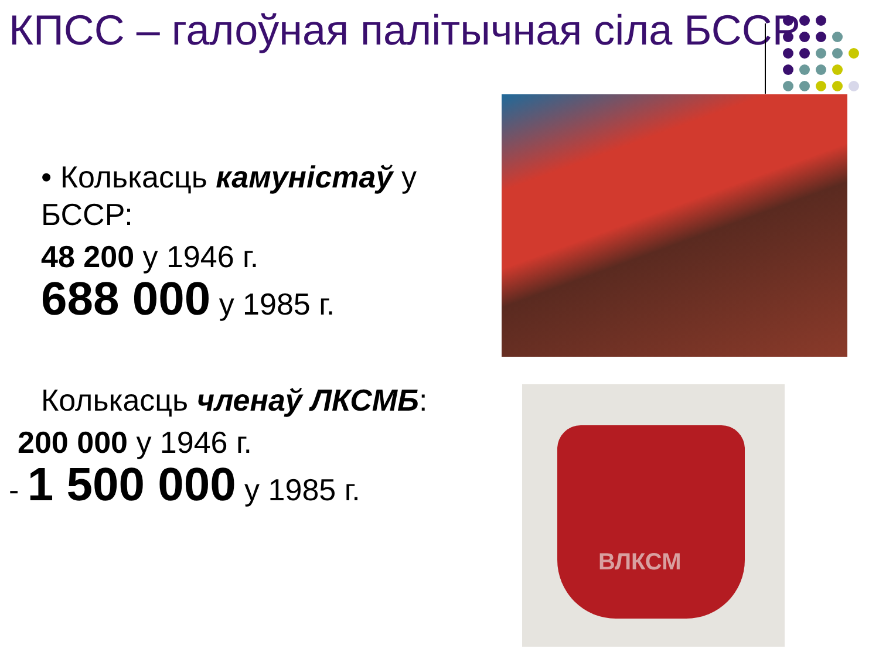КПСС – галоўная палітычная сіла БССР
• Колькасць камуністаў у БССР:
48 200 у 1946 г.
688 000 у 1985 г.
Колькасць членаў ЛКСМБ:
200 000 у 1946 г.
- 1 500 000 у 1985 г.
ВЛКСМ